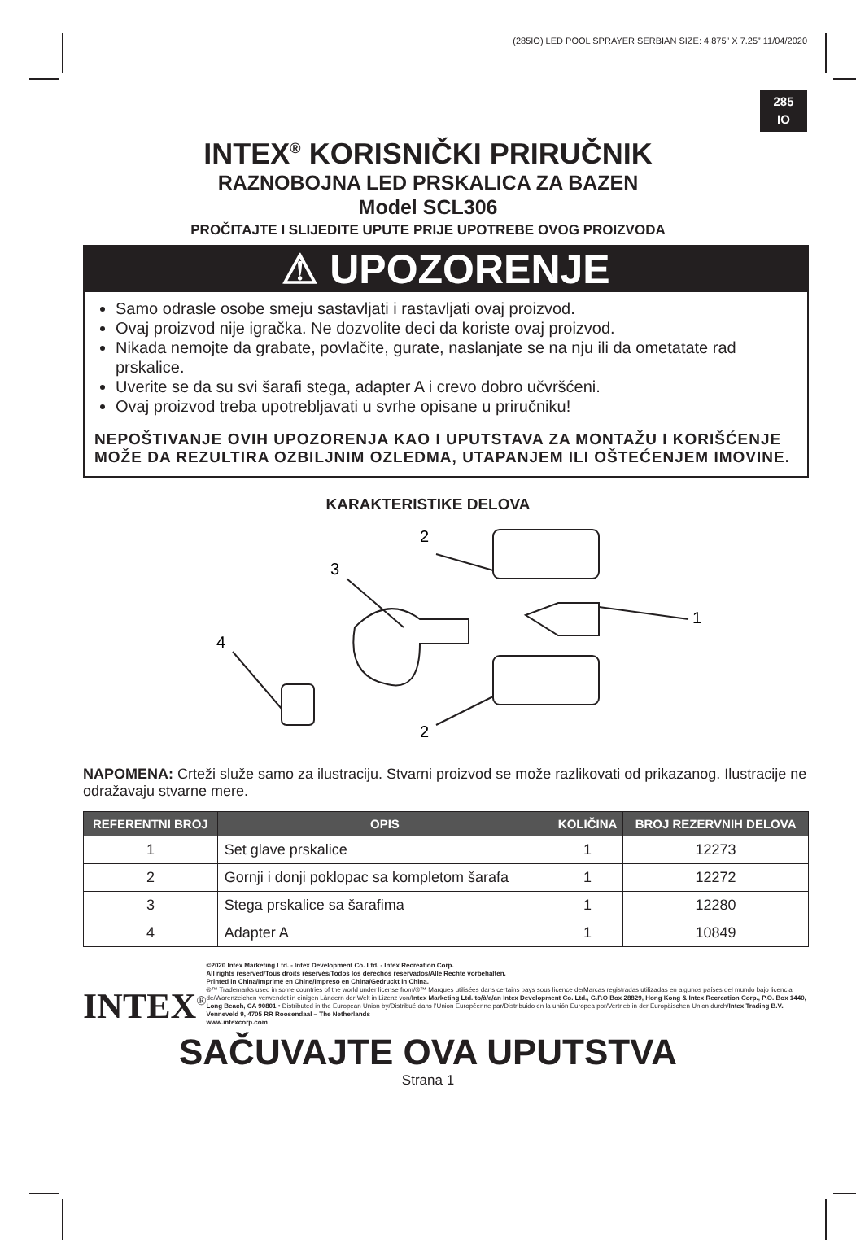(285IO) LED POOL SPRAYER SERBIAN SIZE: 4.875” X 7.25” 11/04/2020
285
IO
INTEX<sup>®</sup> KORISNIČKI PRIRUČNIK
RAZNOBOJNA LED PRSKALICA ZA BAZEN
Model SCL306
PROČITAJTE I SLIJEDITE UPUTE PRIJE UPOTREBE OVOG PROIZVODA
⚠ UPOZORENJE
Samo odrasle osobe smeju sastavljati i rastavljati ovaj proizvod.
Ovaj proizvod nije igračka. Ne dozvolite deci da koriste ovaj proizvod.
Nikada nemojte da grabate, povlačite, gurate, naslanjate se na nju ili da ometatate rad prskalice.
Uverite se da su svi šarafi stega, adapter A i crevo dobro učvršćeni.
Ovaj proizvod treba upotrebljavati u svrhe opisane u priručniku!
NEPOŠTIVANJE OVIH UPOZORENJA KAO I UPUTSTAVA ZA MONTAŽU I KORIŠĆENJE MOŽE DA REZULTIRA OZBILJNIM OZLEDMA, UTAPANJEM ILI OŠTEĆENJEM IMOVINE.
KARAKTERISTIKE DELOVA
2
1
3
4
2
NAPOMENA: Crteži služe samo za ilustraciju. Stvarni proizvod se može razlikovati od prikazanog. Ilustracije ne odražavaju stvarne mere.
| REFERENTNI BROJ | OPIS | KOLIČINA | BROJ REZERVNIH DELOVA |
| --- | --- | --- | --- |
| 1 | Set glave prskalice | 1 | 12273 |
| 2 | Gornji i donji poklopac sa kompletom šarafa | 1 | 12272 |
| 3 | Stega prskalice sa šarafima | 1 | 12280 |
| 4 | Adapter A | 1 | 10849 |
INTEX<sup>®</sup>
©2020 Intex Marketing Ltd. - Intex Development Co. Ltd. - Intex Recreation Corp.
All rights reserved/Tous droits réservés/Todos los derechos reservados/Alle Rechte vorbehalten.
Printed in China/Imprimé en Chine/Impreso en China/Gedruckt in China.
®™ Trademarks used in some countries of the world under license from/®™ Marques utilisées dans certains pays sous licence de/Marcas registradas utilizadas en algunos países del mundo bajo licencia de/Warenzeichen verwendet in einigen Ländern der Welt in Lizenz von/Intex Marketing Ltd. to/à/a/an Intex Development Co. Ltd., G.P.O Box 28829, Hong Kong & Intex Recreation Corp., P.O. Box 1440, Long Beach, CA 90801 • Distributed in the European Union by/Distribué dans l’Union Européenne par/Distribuido en la unión Europea por/Vertrieb in der Europäischen Union durch/Intex Trading B.V., Venneveld 9, 4705 RR Roosendaal – The Netherlands
www.intexcorp.com
SAČUVAJTE OVA UPUTSTVA
Strana 1